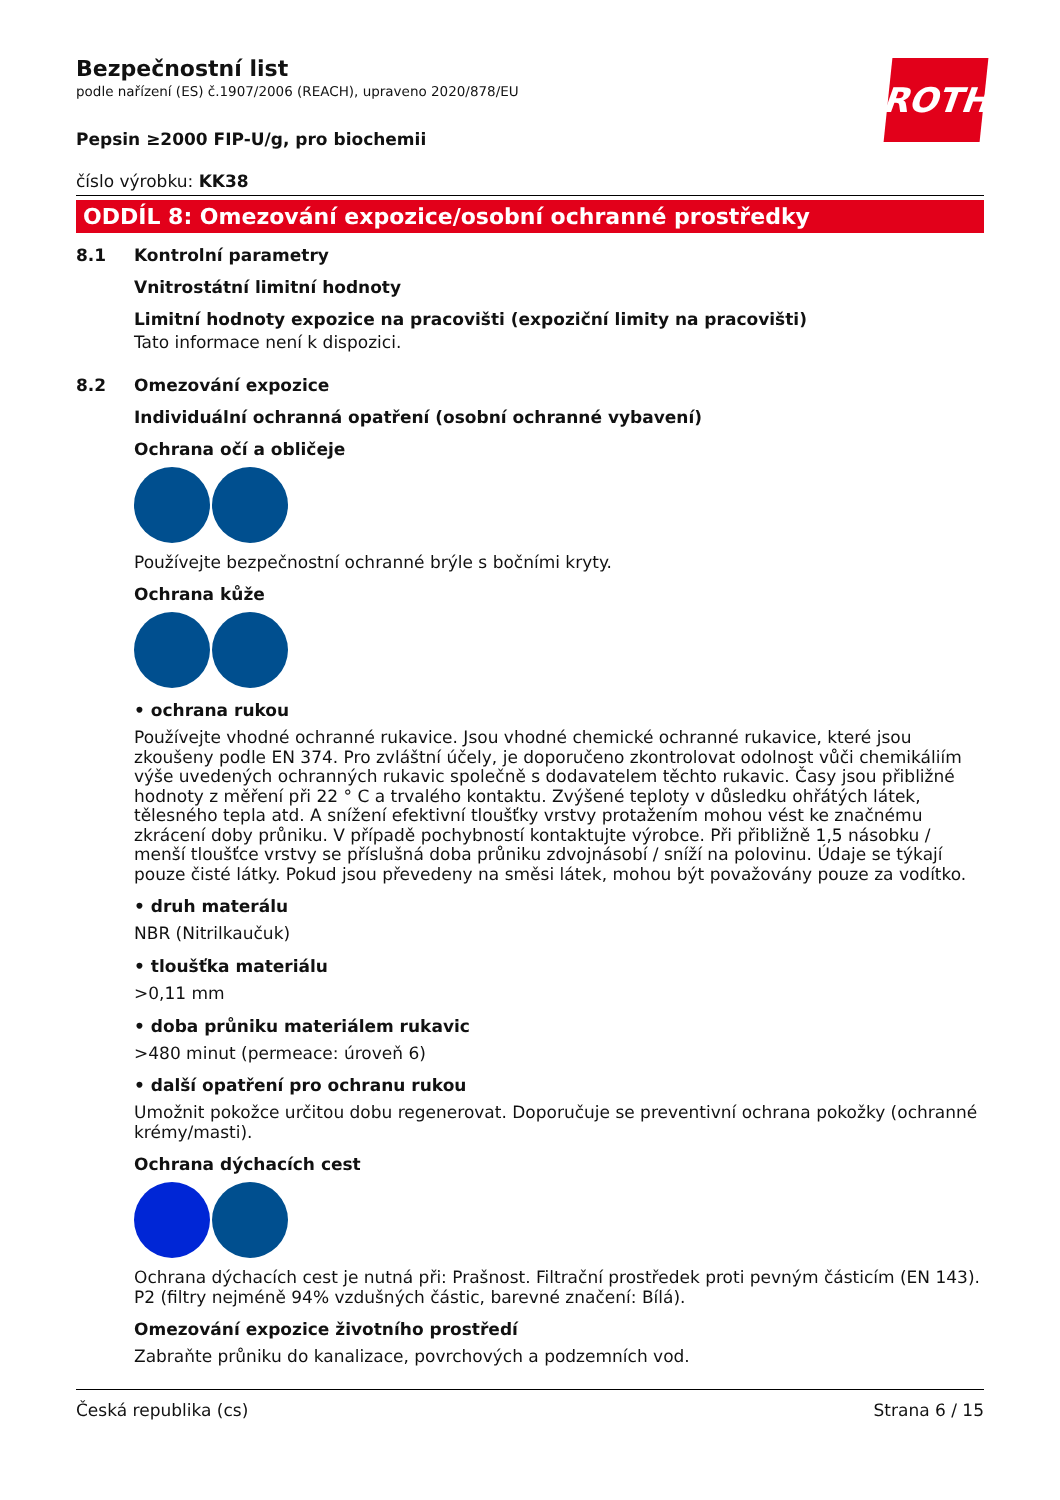ROTH
Bezpečnostní list
podle nařízení (ES) č.1907/2006 (REACH), upraveno 2020/878/EU
Pepsin ≥2000 FIP-U/g, pro biochemii
číslo výrobku: KK38
ODDÍL 8: Omezování expozice/osobní ochranné prostředky
8.1 Kontrolní parametry
Vnitrostátní limitní hodnoty
Limitní hodnoty expozice na pracovišti (expoziční limity na pracovišti)
Tato informace není k dispozici.
8.2 Omezování expozice
Individuální ochranná opatření (osobní ochranné vybavení)
Ochrana očí a obličeje
Používejte bezpečnostní ochranné brýle s bočními kryty.
Ochrana kůže
• ochrana rukou
Používejte vhodné ochranné rukavice. Jsou vhodné chemické ochranné rukavice, které jsou zkoušeny podle EN 374. Pro zvláštní účely, je doporučeno zkontrolovat odolnost vůči chemikáliím výše uvedených ochranných rukavic společně s dodavatelem těchto rukavic. Časy jsou přibližné hodnoty z měření při 22 ° C a trvalého kontaktu. Zvýšené teploty v důsledku ohřátých látek, tělesného tepla atd. A snížení efektivní tloušťky vrstvy protažením mohou vést ke značnému zkrácení doby průniku. V případě pochybností kontaktujte výrobce. Při přibližně 1,5 násobku / menší tloušťce vrstvy se příslušná doba průniku zdvojnásobí / sníží na polovinu. Údaje se týkají pouze čisté látky. Pokud jsou převedeny na směsi látek, mohou být považovány pouze za vodítko.
• druh materálu
NBR (Nitrilkaučuk)
• tloušťka materiálu
>0,11 mm
• doba průniku materiálem rukavic
>480 minut (permeace: úroveň 6)
• další opatření pro ochranu rukou
Umožnit pokožce určitou dobu regenerovat. Doporučuje se preventivní ochrana pokožky (ochranné krémy/masti).
Ochrana dýchacích cest
Ochrana dýchacích cest je nutná při: Prašnost. Filtrační prostředek proti pevným částicím (EN 143). P2 (filtry nejméně 94% vzdušných částic, barevné značení: Bílá).
Omezování expozice životního prostředí
Zabraňte průniku do kanalizace, povrchových a podzemních vod.
Česká republika (cs) Strana 6 / 15